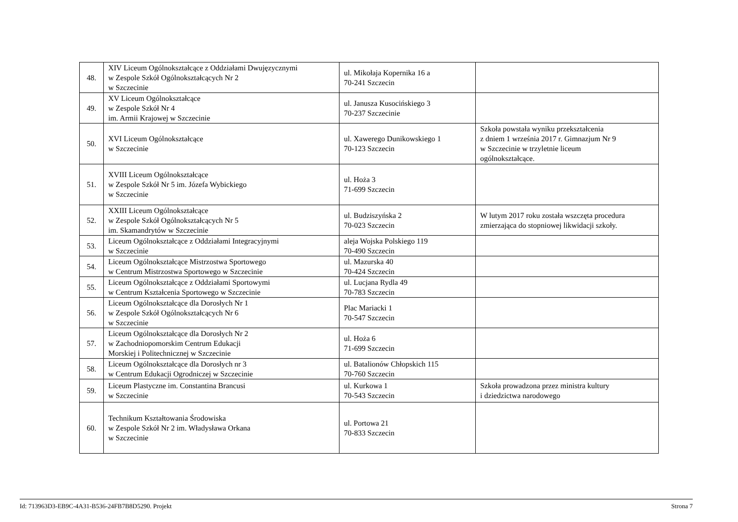| 48. | XIV Liceum Ogólnokształcące z Oddziałami Dwujęzycznymi w Zespole Szkół Ogólnokształcących Nr 2 w Szczecinie | ul. Mikołaja Kopernika 16 a 70-241 Szczecin | |
| 49. | XV Liceum Ogólnokształcące w Zespole Szkół Nr 4 im. Armii Krajowej w Szczecinie | ul. Janusza Kusocińskiego 3 70-237 Szczecinie | |
| 50. | XVI Liceum Ogólnokształcące w Szczecinie | ul. Xawerego Dunikowskiego 1 70-123 Szczecin | Szkoła powstała wyniku przekształcenia z dniem 1 września 2017 r. Gimnazjum Nr 9 w Szczecinie w trzyletnie liceum ogólnokształcące. |
| 51. | XVIII Liceum Ogólnokształcące w Zespole Szkół Nr 5 im. Józefa Wybickiego w Szczecinie | ul. Hoża 3 71-699 Szczecin | |
| 52. | XXIII Liceum Ogólnokształcące w Zespole Szkół Ogólnokształcących Nr 5 im. Skamandrytów w Szczecinie | ul. Budziszyńska 2 70-023 Szczecin | W lutym 2017 roku została wszczęta procedura zmierzająca do stopniowej likwidacji szkoły. |
| 53. | Liceum Ogólnokształcące z Oddziałami Integracyjnymi w Szczecinie | aleja Wojska Polskiego 119 70-490 Szczecin | |
| 54. | Liceum Ogólnokształcące Mistrzostwa Sportowego w Centrum Mistrzostwa Sportowego w Szczecinie | ul. Mazurska 40 70-424 Szczecin | |
| 55. | Liceum Ogólnokształcące z Oddziałami Sportowymi w Centrum Kształcenia Sportowego w Szczecinie | ul. Lucjana Rydla 49 70-783 Szczecin | |
| 56. | Liceum Ogólnokształcące dla Dorosłych Nr 1 w Zespole Szkół Ogólnokształcących Nr 6 w Szczecinie | Plac Mariacki 1 70-547 Szczecin | |
| 57. | Liceum Ogólnokształcące dla Dorosłych Nr 2 w Zachodniopomorskim Centrum Edukacji Morskiej i Politechnicznej w Szczecinie | ul. Hoża 6 71-699 Szczecin | |
| 58. | Liceum Ogólnokształcące dla Dorosłych nr 3 w Centrum Edukacji Ogrodniczej w Szczecinie | ul. Batalionów Chłopskich 115 70-760 Szczecin | |
| 59. | Liceum Plastyczne im. Constantina Brancusi w Szczecinie | ul. Kurkowa 1 70-543 Szczecin | Szkoła prowadzona przez ministra kultury i dziedzictwa narodowego |
| 60. | Technikum Kształtowania Środowiska w Zespole Szkół Nr 2 im. Władysława Orkana w Szczecinie | ul. Portowa 21 70-833 Szczecin | |
Id: 713963D3-EB9C-4A31-B536-24FB7B8D5290. Projekt Strona 7